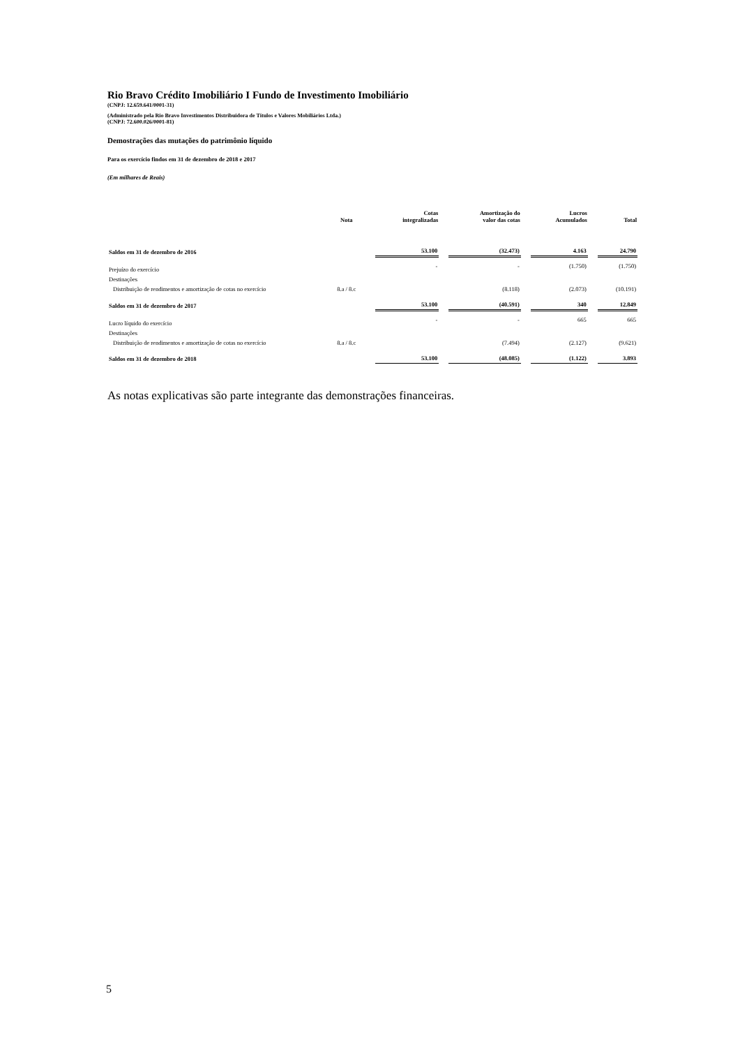Rio Bravo Crédito Imobiliário I Fundo de Investimento Imobiliário
(CNPJ: 12.659.641/0001-31)
(Administrado pela Rio Bravo Investimentos Distribuidora de Títulos e Valores Mobiliários Ltda.)
(CNPJ: 72.600.026/0001-81)
Demostrações das mutações do patrimônio líquido
Para os exercício findos em 31 de dezembro de 2018 e 2017
(Em milhares de Reais)
| | Nota | Cotas integralizadas | Amortização do valor das cotas | Lucros Acumulados | Total |
| --- | --- | --- | --- | --- | --- |
| Saldos em 31 de dezembro de 2016 | | 53.100 | (32.473) | 4.163 | 24.790 |
| Prejuízo do exercício | | - | - | (1.750) | (1.750) |
| Destinações | | | | | |
| Distribuição de rendimentos e amortização de cotas no exercício | 8.a / 8.c | | (8.118) | (2.073) | (10.191) |
| Saldos em 31 de dezembro de 2017 | | 53.100 | (40.591) | 340 | 12.849 |
| Lucro líquido do exercício | | - | - | 665 | 665 |
| Destinações | | | | | |
| Distribuição de rendimentos e amortização de cotas no exercício | 8.a / 8.c | | (7.494) | (2.127) | (9.621) |
| Saldos em 31 de dezembro de 2018 | | 53.100 | (48.085) | (1.122) | 3.893 |
As notas explicativas são parte integrante das demonstrações financeiras.
5